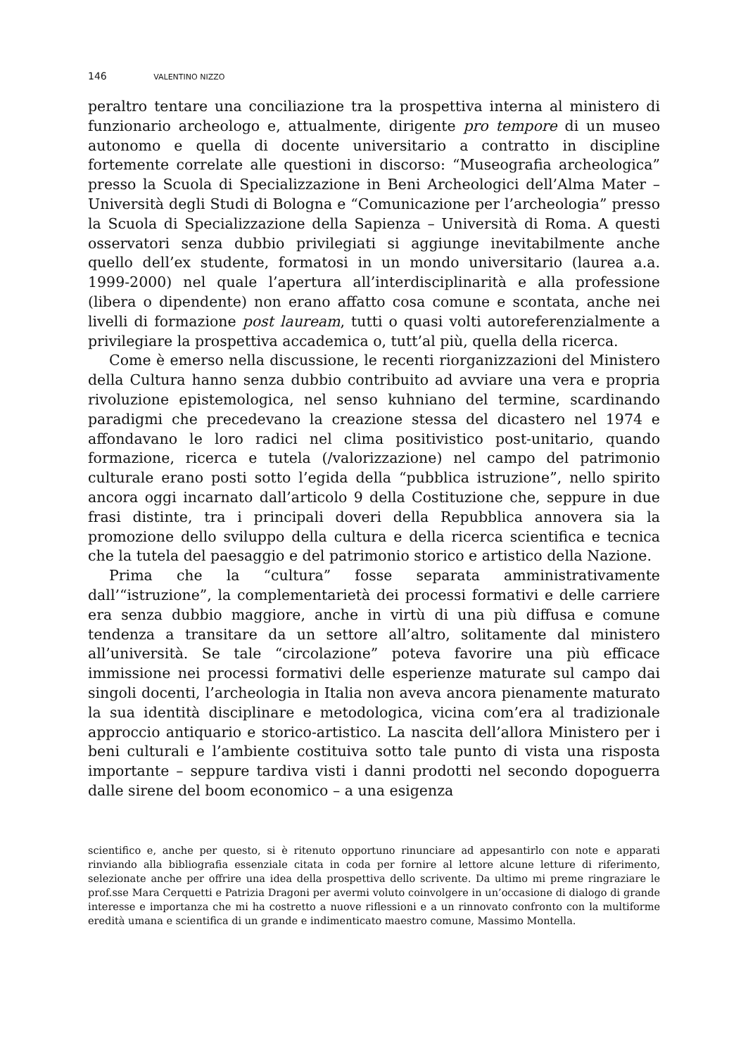146 VALENTINO NIZZO
peraltro tentare una conciliazione tra la prospettiva interna al ministero di funzionario archeologo e, attualmente, dirigente pro tempore di un museo autonomo e quella di docente universitario a contratto in discipline fortemente correlate alle questioni in discorso: “Museografia archeologica” presso la Scuola di Specializzazione in Beni Archeologici dell’Alma Mater – Università degli Studi di Bologna e “Comunicazione per l’archeologia” presso la Scuola di Specializzazione della Sapienza – Università di Roma. A questi osservatori senza dubbio privilegiati si aggiunge inevitabilmente anche quello dell’ex studente, formatosi in un mondo universitario (laurea a.a. 1999-2000) nel quale l’apertura all’interdisciplinarità e alla professione (libera o dipendente) non erano affatto cosa comune e scontata, anche nei livelli di formazione post lauream, tutti o quasi volti autoreferenzialmente a privilegiare la prospettiva accademica o, tutt’al più, quella della ricerca.
Come è emerso nella discussione, le recenti riorganizzazioni del Ministero della Cultura hanno senza dubbio contribuito ad avviare una vera e propria rivoluzione epistemologica, nel senso kuhniano del termine, scardinando paradigmi che precedevano la creazione stessa del dicastero nel 1974 e affondavano le loro radici nel clima positivistico post-unitario, quando formazione, ricerca e tutela (/valorizzazione) nel campo del patrimonio culturale erano posti sotto l’egida della “pubblica istruzione”, nello spirito ancora oggi incarnato dall’articolo 9 della Costituzione che, seppure in due frasi distinte, tra i principali doveri della Repubblica annovera sia la promozione dello sviluppo della cultura e della ricerca scientifica e tecnica che la tutela del paesaggio e del patrimonio storico e artistico della Nazione.
Prima che la “cultura” fosse separata amministrativamente dall’“istruzione”, la complementarietà dei processi formativi e delle carriere era senza dubbio maggiore, anche in virtù di una più diffusa e comune tendenza a transitare da un settore all’altro, solitamente dal ministero all’università. Se tale “circolazione” poteva favorire una più efficace immissione nei processi formativi delle esperienze maturate sul campo dai singoli docenti, l’archeologia in Italia non aveva ancora pienamente maturato la sua identità disciplinare e metodologica, vicina com’era al tradizionale approccio antiquario e storico-artistico. La nascita dell’allora Ministero per i beni culturali e l’ambiente costituiva sotto tale punto di vista una risposta importante – seppure tardiva visti i danni prodotti nel secondo dopoguerra dalle sirene del boom economico – a una esigenza
scientifico e, anche per questo, si è ritenuto opportuno rinunciare ad appesantirlo con note e apparati rinviando alla bibliografia essenziale citata in coda per fornire al lettore alcune letture di riferimento, selezionate anche per offrire una idea della prospettiva dello scrivente. Da ultimo mi preme ringraziare le prof.sse Mara Cerquetti e Patrizia Dragoni per avermi voluto coinvolgere in un’occasione di dialogo di grande interesse e importanza che mi ha costretto a nuove riflessioni e a un rinnovato confronto con la multiforme eredità umana e scientifica di un grande e indimenticato maestro comune, Massimo Montella.